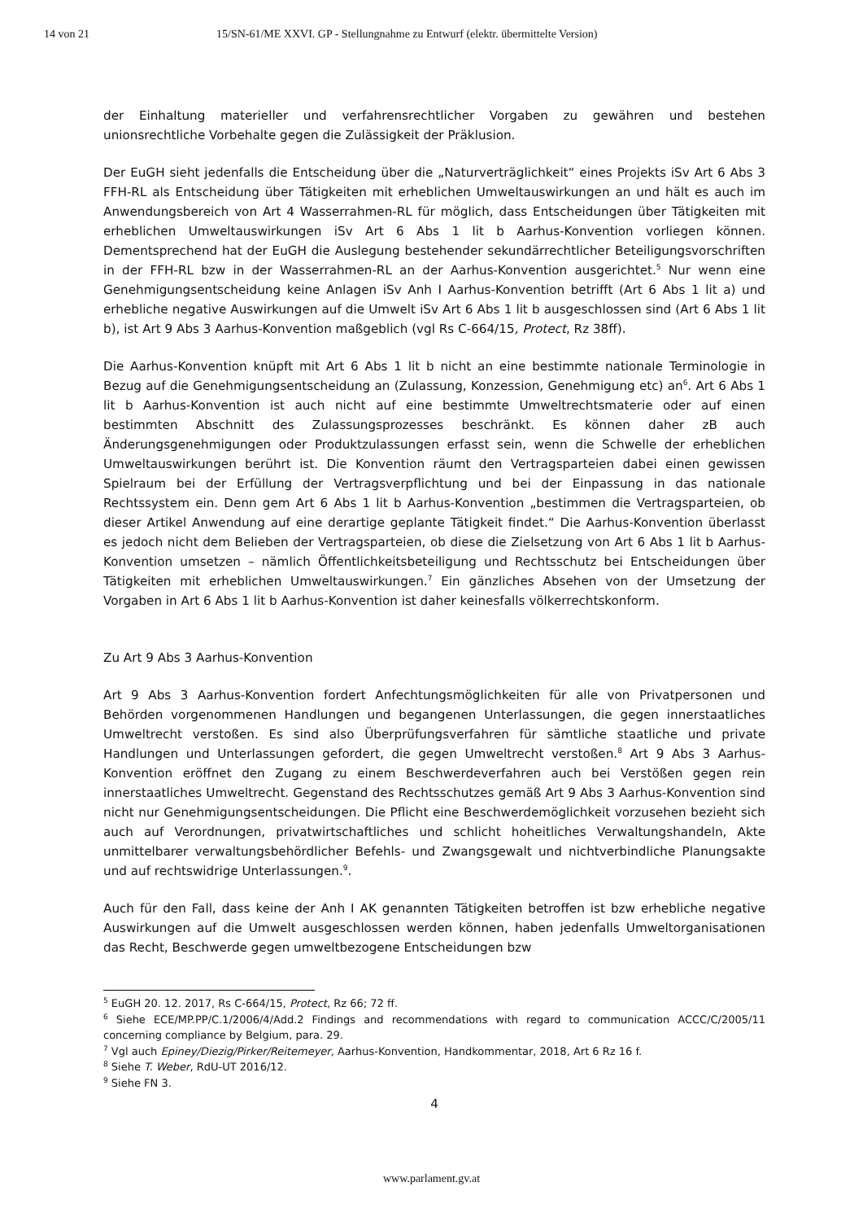14 von 21 15/SN-61/ME XXVI. GP - Stellungnahme zu Entwurf (elektr. übermittelte Version)
der Einhaltung materieller und verfahrensrechtlicher Vorgaben zu gewähren und bestehen unionsrechtliche Vorbehalte gegen die Zulässigkeit der Präklusion.
Der EuGH sieht jedenfalls die Entscheidung über die „Naturverträglichkeit“ eines Projekts iSv Art 6 Abs 3 FFH-RL als Entscheidung über Tätigkeiten mit erheblichen Umweltauswirkungen an und hält es auch im Anwendungsbereich von Art 4 Wasserrahmen-RL für möglich, dass Entscheidungen über Tätigkeiten mit erheblichen Umweltauswirkungen iSv Art 6 Abs 1 lit b Aarhus-Konvention vorliegen können. Dementsprechend hat der EuGH die Auslegung bestehender sekundärrechtlicher Beteiligungsvorschriften in der FFH-RL bzw in der Wasserrahmen-RL an der Aarhus-Konvention ausgerichtet.<sup>5</sup> Nur wenn eine Genehmigungsentscheidung keine Anlagen iSv Anh I Aarhus-Konvention betrifft (Art 6 Abs 1 lit a) und erhebliche negative Auswirkungen auf die Umwelt iSv Art 6 Abs 1 lit b ausgeschlossen sind (Art 6 Abs 1 lit b), ist Art 9 Abs 3 Aarhus-Konvention maßgeblich (vgl Rs C-664/15, Protect, Rz 38ff).
Die Aarhus-Konvention knüpft mit Art 6 Abs 1 lit b nicht an eine bestimmte nationale Terminologie in Bezug auf die Genehmigungsentscheidung an (Zulassung, Konzession, Genehmigung etc) an<sup>6</sup>. Art 6 Abs 1 lit b Aarhus-Konvention ist auch nicht auf eine bestimmte Umweltrechtsmaterie oder auf einen bestimmten Abschnitt des Zulassungsprozesses beschränkt. Es können daher zB auch Änderungsgenehmigungen oder Produktzulassungen erfasst sein, wenn die Schwelle der erheblichen Umweltauswirkungen berührt ist. Die Konvention räumt den Vertragsparteien dabei einen gewissen Spielraum bei der Erfüllung der Vertragsverpflichtung und bei der Einpassung in das nationale Rechtssystem ein. Denn gem Art 6 Abs 1 lit b Aarhus-Konvention „bestimmen die Vertragsparteien, ob dieser Artikel Anwendung auf eine derartige geplante Tätigkeit findet.“ Die Aarhus-Konvention überlasst es jedoch nicht dem Belieben der Vertragsparteien, ob diese die Zielsetzung von Art 6 Abs 1 lit b Aarhus-Konvention umsetzen – nämlich Öffentlichkeitsbeteiligung und Rechtsschutz bei Entscheidungen über Tätigkeiten mit erheblichen Umweltauswirkungen.<sup>7</sup> Ein gänzliches Absehen von der Umsetzung der Vorgaben in Art 6 Abs 1 lit b Aarhus-Konvention ist daher keinesfalls völkerrechtskonform.
Zu Art 9 Abs 3 Aarhus-Konvention
Art 9 Abs 3 Aarhus-Konvention fordert Anfechtungsmöglichkeiten für alle von Privatpersonen und Behörden vorgenommenen Handlungen und begangenen Unterlassungen, die gegen innerstaatliches Umweltrecht verstoßen. Es sind also Überprüfungsverfahren für sämtliche staatliche und private Handlungen und Unterlassungen gefordert, die gegen Umweltrecht verstoßen.<sup>8</sup> Art 9 Abs 3 Aarhus-Konvention eröffnet den Zugang zu einem Beschwerdeverfahren auch bei Verstößen gegen rein innerstaatliches Umweltrecht. Gegenstand des Rechtsschutzes gemäß Art 9 Abs 3 Aarhus-Konvention sind nicht nur Genehmigungsentscheidungen. Die Pflicht eine Beschwerdemöglichkeit vorzusehen bezieht sich auch auf Verordnungen, privatwirtschaftliches und schlicht hoheitliches Verwaltungshandeln, Akte unmittelbarer verwaltungsbehördlicher Befehls- und Zwangsgewalt und nichtverbindliche Planungsakte und auf rechtswidrige Unterlassungen.<sup>9</sup>.
Auch für den Fall, dass keine der Anh I AK genannten Tätigkeiten betroffen ist bzw erhebliche negative Auswirkungen auf die Umwelt ausgeschlossen werden können, haben jedenfalls Umweltorganisationen das Recht, Beschwerde gegen umweltbezogene Entscheidungen bzw
<sup>5</sup> EuGH 20. 12. 2017, Rs C-664/15, Protect, Rz 66; 72 ff.
<sup>6</sup> Siehe ECE/MP.PP/C.1/2006/4/Add.2 Findings and recommendations with regard to communication ACCC/C/2005/11 concerning compliance by Belgium, para. 29.
<sup>7</sup> Vgl auch Epiney/Diezig/Pirker/Reitemeyer, Aarhus-Konvention, Handkommentar, 2018, Art 6 Rz 16 f.
<sup>8</sup> Siehe T. Weber, RdU-UT 2016/12.
<sup>9</sup> Siehe FN 3.
4
www.parlament.gv.at